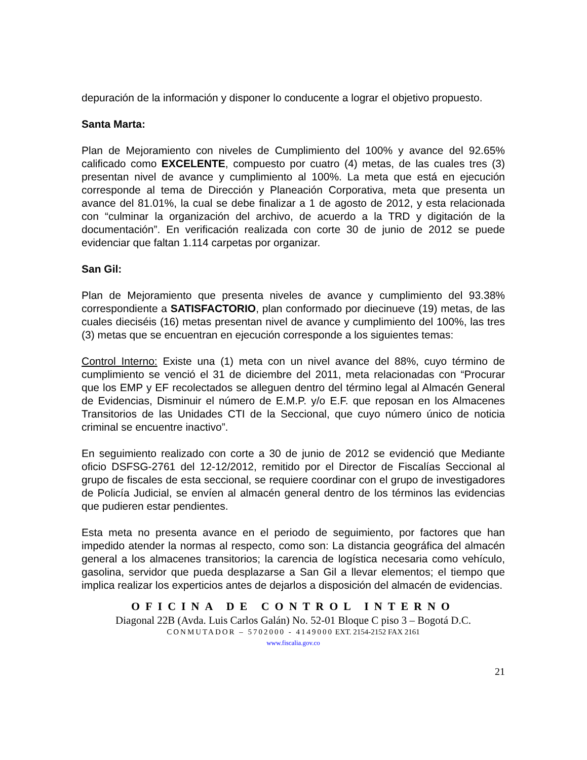depuración de la información y disponer lo conducente a lograr el objetivo propuesto.
Santa Marta:
Plan de Mejoramiento con niveles de Cumplimiento del 100% y avance del 92.65% calificado como EXCELENTE, compuesto por cuatro (4) metas, de las cuales tres (3) presentan nivel de avance y cumplimiento al 100%. La meta que está en ejecución corresponde al tema de Dirección y Planeación Corporativa, meta que presenta un avance del 81.01%, la cual se debe finalizar a 1 de agosto de 2012, y esta relacionada con “culminar la organización del archivo, de acuerdo a la TRD y digitación de la documentación”. En verificación realizada con corte 30 de junio de 2012 se puede evidenciar que faltan 1.114 carpetas por organizar.
San Gil:
Plan de Mejoramiento que presenta niveles de avance y cumplimiento del 93.38% correspondiente a SATISFACTORIO, plan conformado por diecinueve (19) metas, de las cuales dieciséis (16) metas presentan nivel de avance y cumplimiento del 100%, las tres (3) metas que se encuentran en ejecución corresponde a los siguientes temas:
Control Interno: Existe una (1) meta con un nivel avance del 88%, cuyo término de cumplimiento se venció el 31 de diciembre del 2011, meta relacionadas con “Procurar que los EMP y EF recolectados se alleguen dentro del término legal al Almacén General de Evidencias, Disminuir el número de E.M.P. y/o E.F. que reposan en los Almacenes Transitorios de las Unidades CTI de la Seccional, que cuyo número único de noticia criminal se encuentre inactivo”.
En seguimiento realizado con corte a 30 de junio de 2012 se evidenció que Mediante oficio DSFSG-2761 del 12-12/2012, remitido por el Director de Fiscalías Seccional al grupo de fiscales de esta seccional, se requiere coordinar con el grupo de investigadores de Policía Judicial, se envíen al almacén general dentro de los términos las evidencias que pudieren estar pendientes.
Esta meta no presenta avance en el periodo de seguimiento, por factores que han impedido atender la normas al respecto, como son: La distancia geográfica del almacén general a los almacenes transitorios; la carencia de logística necesaria como vehículo, gasolina, servidor que pueda desplazarse a San Gil a llevar elementos; el tiempo que implica realizar los experticios antes de dejarlos a disposición del almacén de evidencias.
OFICINA DE CONTROL INTERNO
Diagonal 22B (Avda. Luis Carlos Galán) No. 52-01 Bloque C piso 3 – Bogotá D.C.
CONMUTADOR – 5702000 - 4149000 EXT. 2154-2152 FAX 2161
www.fiscalia.gov.co
21